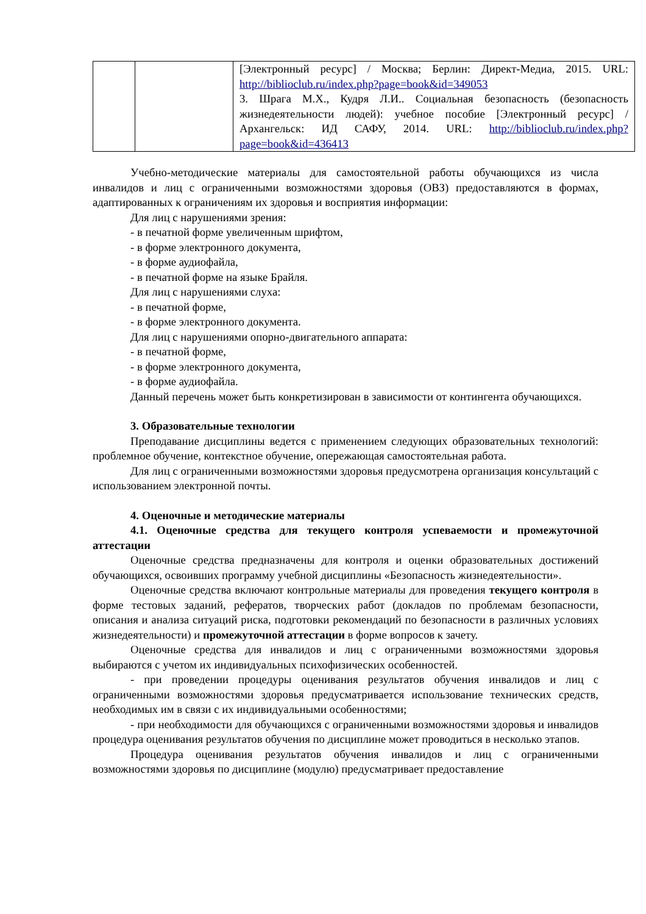| | | [Электронный ресурс] / Москва; Берлин: Директ-Медиа, 2015. URL: http://biblioclub.ru/index.php?page=book&id=349053 3. Шрага М.Х., Кудря Л.И.. Социальная безопасность (безопасность жизнедеятельности людей): учебное пособие [Электронный ресурс] / Архангельск: ИД САФУ, 2014. URL: http://biblioclub.ru/index.php?page=book&id=436413 |
Учебно-методические материалы для самостоятельной работы обучающихся из числа инвалидов и лиц с ограниченными возможностями здоровья (ОВЗ) предоставляются в формах, адаптированных к ограничениям их здоровья и восприятия информации:
Для лиц с нарушениями зрения:
- в печатной форме увеличенным шрифтом,
- в форме электронного документа,
- в форме аудиофайла,
- в печатной форме на языке Брайля.
Для лиц с нарушениями слуха:
- в печатной форме,
- в форме электронного документа.
Для лиц с нарушениями опорно-двигательного аппарата:
- в печатной форме,
- в форме электронного документа,
- в форме аудиофайла.
Данный перечень может быть конкретизирован в зависимости от контингента обучающихся.
3. Образовательные технологии
Преподавание дисциплины ведется с применением следующих образовательных технологий: проблемное обучение, контекстное обучение, опережающая самостоятельная работа.
Для лиц с ограниченными возможностями здоровья предусмотрена организация консультаций с использованием электронной почты.
4. Оценочные и методические материалы
4.1. Оценочные средства для текущего контроля успеваемости и промежуточной аттестации
Оценочные средства предназначены для контроля и оценки образовательных достижений обучающихся, освоивших программу учебной дисциплины «Безопасность жизнедеятельности».
Оценочные средства включают контрольные материалы для проведения текущего контроля в форме тестовых заданий, рефератов, творческих работ (докладов по проблемам безопасности, описания и анализа ситуаций риска, подготовки рекомендаций по безопасности в различных условиях жизнедеятельности) и промежуточной аттестации в форме вопросов к зачету.
Оценочные средства для инвалидов и лиц с ограниченными возможностями здоровья выбираются с учетом их индивидуальных психофизических особенностей.
- при проведении процедуры оценивания результатов обучения инвалидов и лиц с ограниченными возможностями здоровья предусматривается использование технических средств, необходимых им в связи с их индивидуальными особенностями;
- при необходимости для обучающихся с ограниченными возможностями здоровья и инвалидов процедура оценивания результатов обучения по дисциплине может проводиться в несколько этапов.
Процедура оценивания результатов обучения инвалидов и лиц с ограниченными возможностями здоровья по дисциплине (модулю) предусматривает предоставление